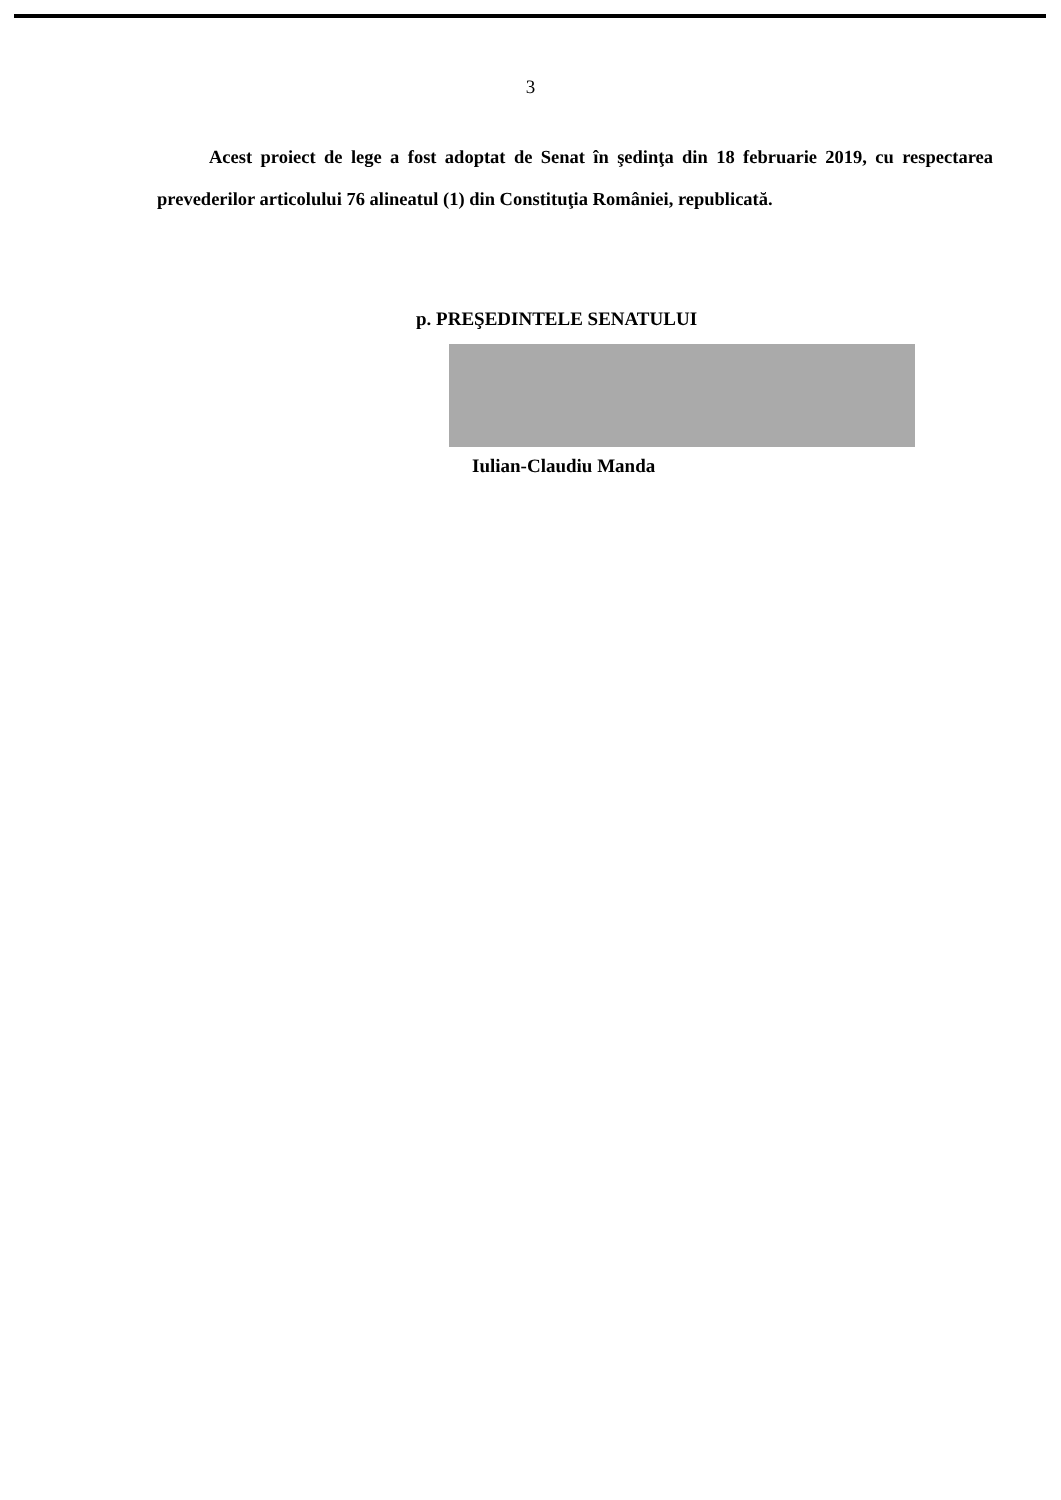3
Acest proiect de lege a fost adoptat de Senat în şedinţa din 18 februarie 2019, cu respectarea prevederilor articolului 76 alineatul (1) din Constituţia României, republicată.
p. PREŞEDINTELE SENATULUI
Iulian-Claudiu Manda